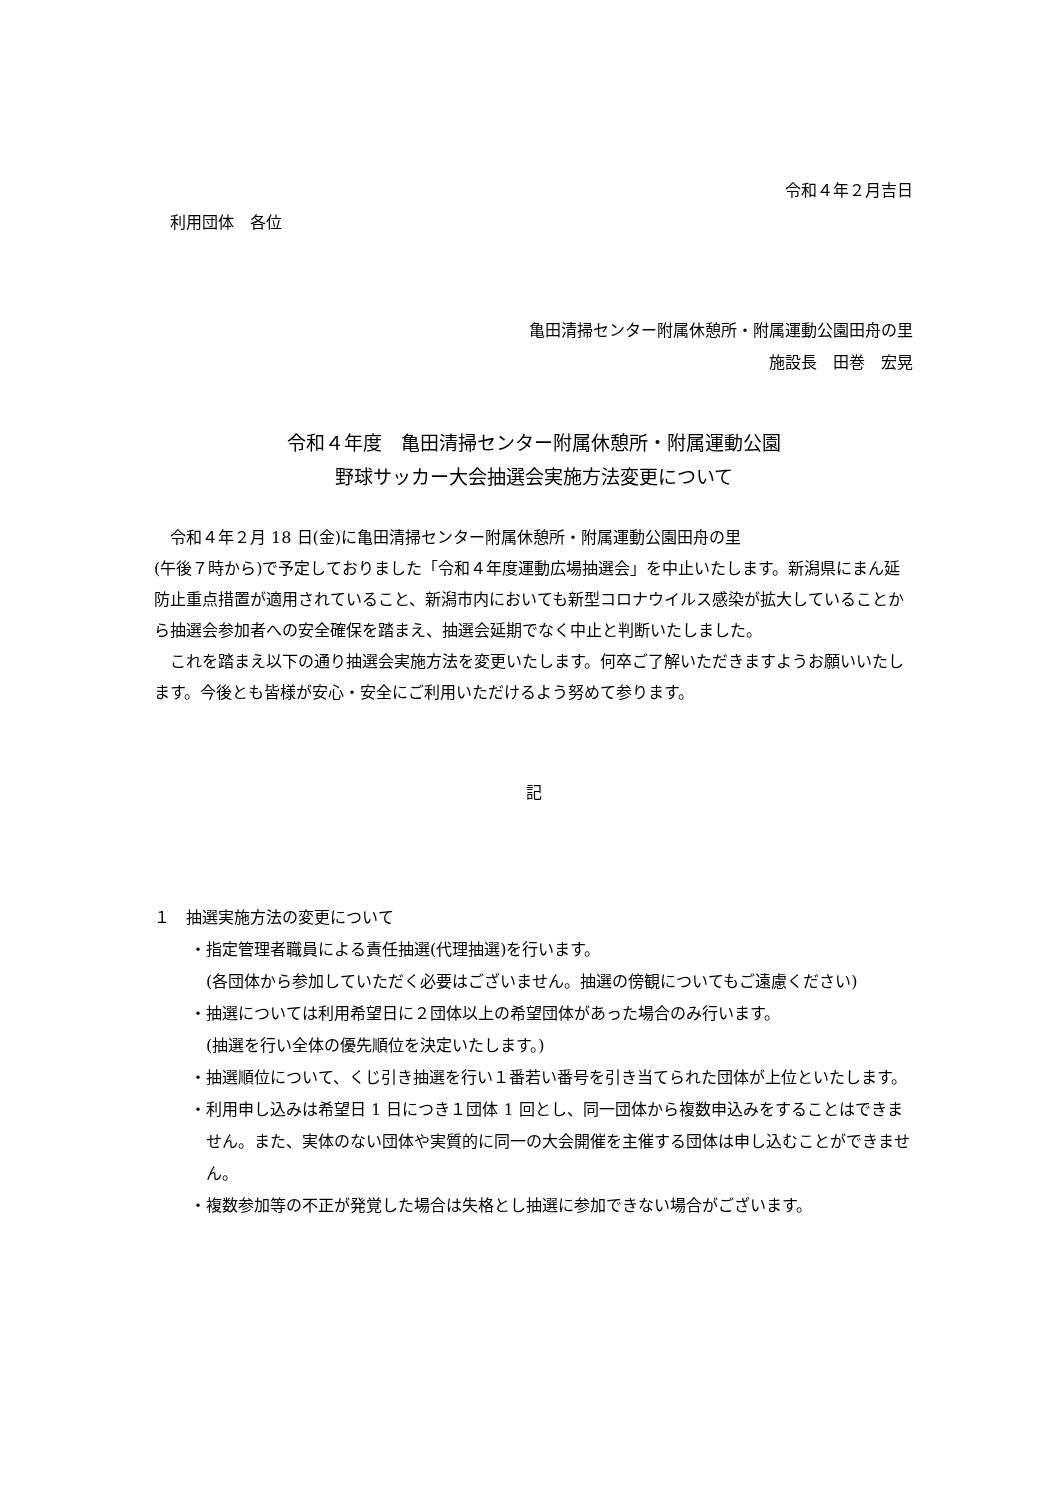令和４年２月吉日
利用団体　各位
亀田清掃センター附属休憩所・附属運動公園田舟の里
施設長　田巻　宏晃
令和４年度　亀田清掃センター附属休憩所・附属運動公園
野球サッカー大会抽選会実施方法変更について
　令和４年２月 18 日(金)に亀田清掃センター附属休憩所・附属運動公園田舟の里
(午後７時から)で予定しておりました「令和４年度運動広場抽選会」を中止いたします。新潟県にまん延防止重点措置が適用されていること、新潟市内においても新型コロナウイルス感染が拡大していることから抽選会参加者への安全確保を踏まえ、抽選会延期でなく中止と判断いたしました。
　これを踏まえ以下の通り抽選会実施方法を変更いたします。何卒ご了解いただきますようお願いいたします。今後とも皆様が安心・安全にご利用いただけるよう努めて参ります。
記
１　抽選実施方法の変更について
・指定管理者職員による責任抽選(代理抽選)を行います。
(各団体から参加していただく必要はございません。抽選の傍観についてもご遠慮ください)
・抽選については利用希望日に２団体以上の希望団体があった場合のみ行います。
(抽選を行い全体の優先順位を決定いたします。)
・抽選順位について、くじ引き抽選を行い１番若い番号を引き当てられた団体が上位といたします。
・利用申し込みは希望日 1 日につき１団体 1 回とし、同一団体から複数申込みをすることはできません。また、実体のない団体や実質的に同一の大会開催を主催する団体は申し込むことができません。
・複数参加等の不正が発覚した場合は失格とし抽選に参加できない場合がございます。